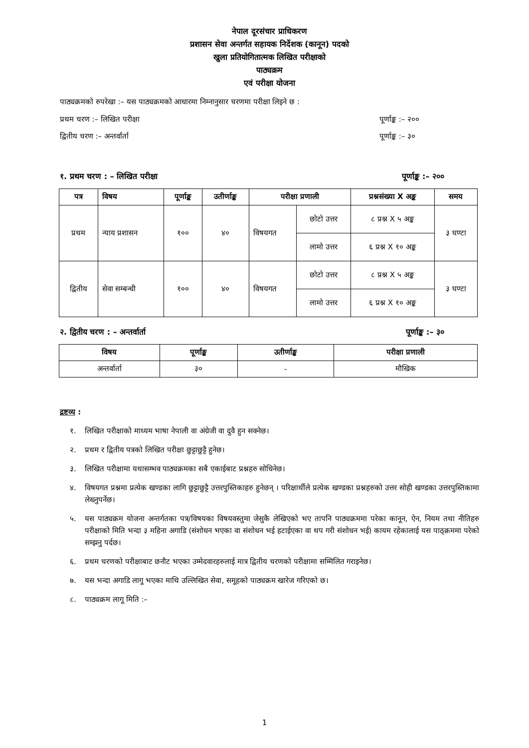नेपाल दूरसंचार प्राधिकरण
प्रशासन सेवा अन्तर्गत सहायक निर्देशक (कानून) पदको
खुला प्रतियोगितात्मक लिखित परीक्षाको
पाठ्यक्रम
एवं परीक्षा योजना
पाठ्यक्रमको रुपरेखा :– यस पाठ्यक्रमको आधारमा निम्नानुसार चरणमा परीक्षा लिइने छ :
प्रथम चरण :– लिखित परीक्षा पूर्णाङ्क :– २००
द्वितीय चरण :– अन्तर्वार्ता पूर्णाङ्क :– ३०
१. प्रथम चरण : – लिखित परीक्षा पूर्णाङ्क :– २००
| पत्र | विषय | पूर्णाङ्क | उतीर्णाङ्क | परीक्षा प्रणाली | | प्रश्नसंख्या X अङ्क | समय |
| --- | --- | --- | --- | --- | --- | --- | --- |
| प्रथम | न्याय प्रशासन | १०० | ४० | विषयगत | छोटो उत्तर | ८ प्रश्न X ५ अङ्क | ३ घण्टा |
| | | | | | लामो उत्तर | ६ प्रश्न X १० अङ्क | |
| द्वितीय | सेवा सम्बन्धी | १०० | ४० | विषयगत | छोटो उत्तर | ८ प्रश्न X ५ अङ्क | ३ घण्टा |
| | | | | | लामो उत्तर | ६ प्रश्न X १० अङ्क | |
२. द्वितीय चरण : – अन्तर्वार्ता पूर्णाङ्क :– ३०
| विषय | पूर्णाङ्क | उतीर्णाङ्क | परीक्षा प्रणाली |
| --- | --- | --- | --- |
| अन्तर्वार्ता | ३० | - | मौखिक |
द्रष्टव्य :
१. लिखित परीक्षाको माध्यम भाषा नेपाली वा अंग्रेजी वा दुवै हुन सक्नेछ।
२. प्रथम र द्वितीय पत्रको लिखित परीक्षा छुट्टाछुट्टै हुनेछ।
३. लिखित परीक्षामा यथासम्भव पाठ्यक्रमका सबै एकाईबाट प्रश्नहरु सोधिनेछ।
४. विषयगत प्रश्नमा प्रत्येक खण्डका लागि छुट्टाछुट्टै उत्तरपुस्तिकाहरु हुनेछन् । परिक्षार्थीले प्रत्येक खण्डका प्रश्नहरुको उत्तर सोही खण्डका उत्तरपुस्तिकामा लेख्नुपर्नेछ।
५. यस पाठ्यक्रम योजना अन्तर्गतका पत्र/विषयका विषयवस्तुमा जेसुकै लेखिएको भए तापनि पाठ्यक्रममा परेका कानून, ऐन, नियम तथा नीतिहरु परीक्षाको मिति भन्दा ३ महिना अगाडि (संशोधन भएका वा संशोधन भई हटाईएका वा थप गरी संशोधन भई) कायम रहेकालाई यस पाठ्क्रममा परेको सम्झनु पर्दछ।
६. प्रथम चरणको परीक्षाबाट छनौट भएका उम्मेदवारहरुलाई मात्र द्वितीय चरणको परीक्षामा सम्मिलित गराइनेछ।
७. यस भन्दा अगाडि लागू भएका माथि उल्लिखित सेवा, समूहको पाठ्यक्रम खारेज गरिएको छ।
८. पाठ्यक्रम लागू मिति :–
1